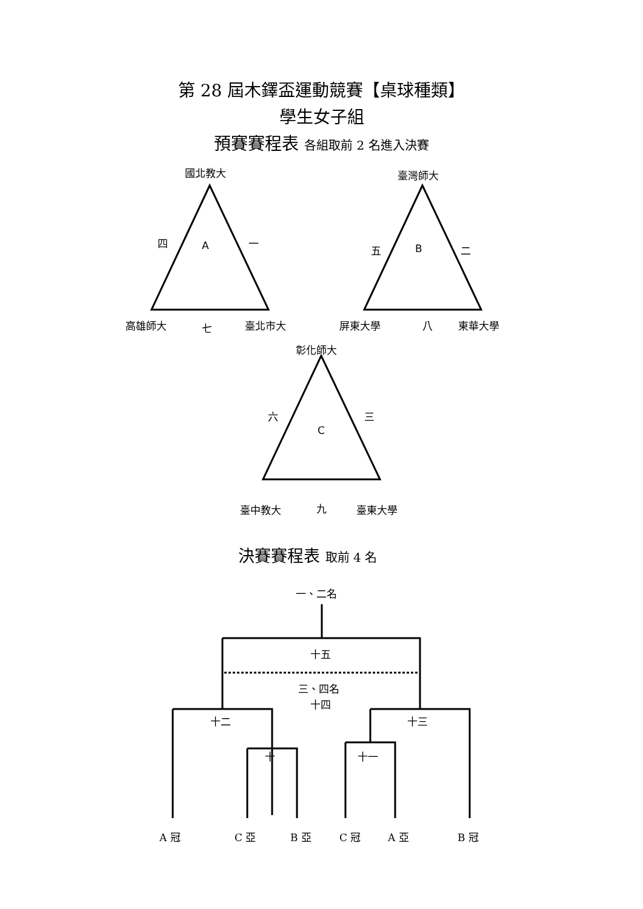第 28 屆木鐸盃運動競賽【桌球種類】
學生女子組
預賽賽程表 各組取前 2 名進入決賽
國北教大 臺灣師大
四 A 一
五 B 二
高雄師大 七 臺北市大 屏東大學 八 東華大學
彰化師大
六 三
C
臺中教大 九 臺東大學
決賽賽程表 取前 4 名
一、二名
十五
三、四名
十四
十二 十三
十 十一
A 冠 C 亞 B 亞 C 冠 A 亞 B 冠